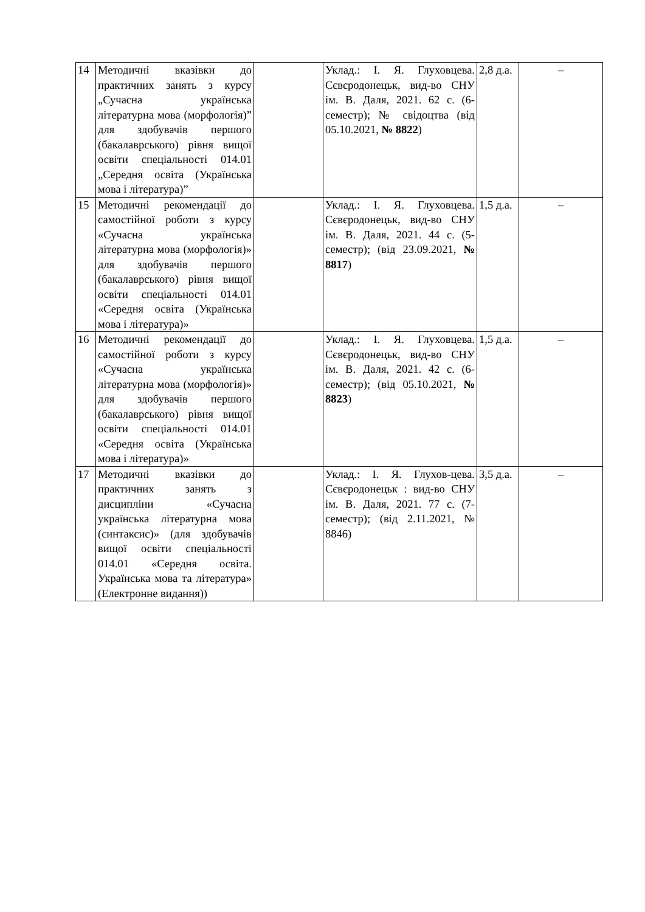| 14 | Методичні вказівки до практичних занять з курсу „Сучасна українська літературна мова (морфологія)” для здобувачів першого (бакалаврського) рівня вищої освіти спеціальності 014.01 „Середня освіта (Українська мова і література)” | | Уклад.: І. Я. Глуховцева. Сєвєродонецьк, вид-во СНУ ім. В. Даля, 2021. 62 с. (6-семестр); № свідоцтва (від 05.10.2021, № 8822 ) | 2,8 д.а. | – |
| 15 | Методичні рекомендації до самостійної роботи з курсу «Сучасна українська літературна мова (морфологія)» для здобувачів першого (бакалаврського) рівня вищої освіти спеціальності 014.01 «Середня освіта (Українська мова і література)» | | Уклад.: І. Я. Глуховцева. Сєвєродонецьк, вид-во СНУ ім. В. Даля, 2021. 44 с. (5-семестр); (від 23.09.2021, № 8817 ) | 1,5 д.а. | – |
| 16 | Методичні рекомендації до самостійної роботи з курсу «Сучасна українська літературна мова (морфологія)» для здобувачів першого (бакалаврського) рівня вищої освіти спеціальності 014.01 «Середня освіта (Українська мова і література)» | | Уклад.: І. Я. Глуховцева. Сєвєродонецьк, вид-во СНУ ім. В. Даля, 2021. 42 с. (6-семестр); (від 05.10.2021, № 8823 ) | 1,5 д.а. | – |
| 17 | Методичні вказівки до практичних занять з дисципліни «Сучасна українська літературна мова (синтаксис)» (для здобувачів вищої освіти спеціальності 014.01 «Середня освіта. Українська мова та література» (Електронне видання)) | | Уклад.: І. Я. Глухов-цева. Сєвєродонецьк : вид-во СНУ ім. В. Даля, 2021. 77 с. (7-семестр); (від 2.11.2021, № 8846) | 3,5 д.а. | – |